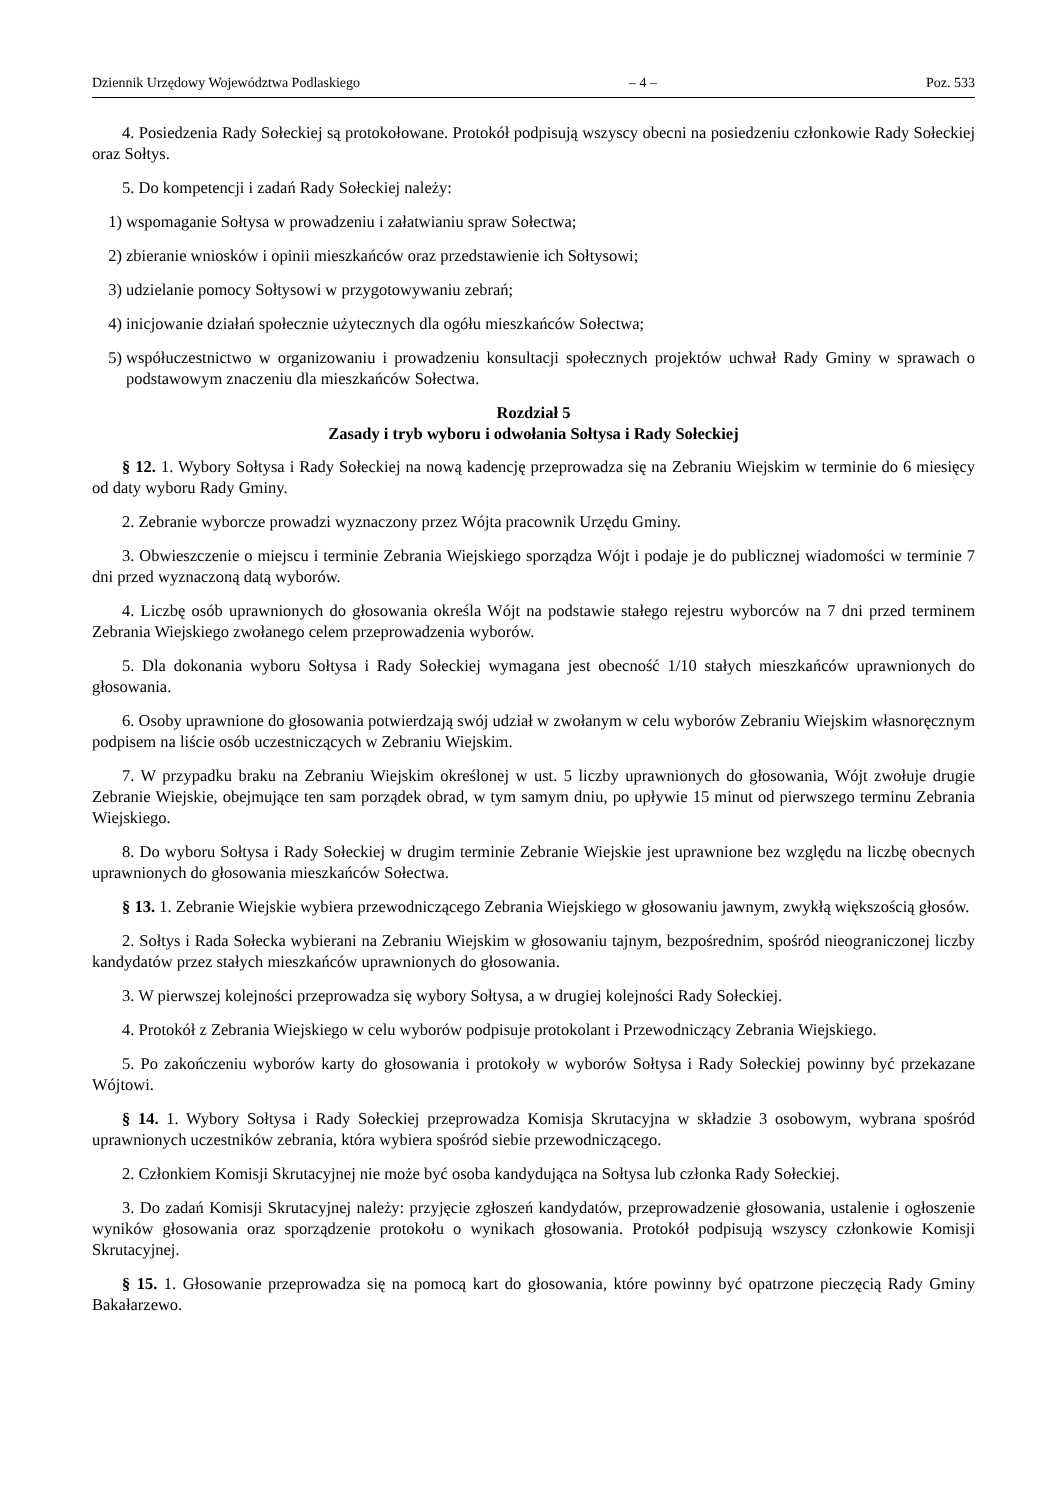Dziennik Urzędowy Województwa Podlaskiego – 4 – Poz. 533
4. Posiedzenia Rady Sołeckiej są protokołowane. Protokół podpisują wszyscy obecni na posiedzeniu członkowie Rady Sołeckiej oraz Sołtys.
5. Do kompetencji i zadań Rady Sołeckiej należy:
1) wspomaganie Sołtysa w prowadzeniu i załatwianiu spraw Sołectwa;
2) zbieranie wniosków i opinii mieszkańców oraz przedstawienie ich Sołtysowi;
3) udzielanie pomocy Sołtysowi w przygotowywaniu zebrań;
4) inicjowanie działań społecznie użytecznych dla ogółu mieszkańców Sołectwa;
5) współuczestnictwo w organizowaniu i prowadzeniu konsultacji społecznych projektów uchwał Rady Gminy w sprawach o podstawowym znaczeniu dla mieszkańców Sołectwa.
Rozdział 5
Zasady i tryb wyboru i odwołania Sołtysa i Rady Sołeckiej
§ 12. 1. Wybory Sołtysa i Rady Sołeckiej na nową kadencję przeprowadza się na Zebraniu Wiejskim w terminie do 6 miesięcy od daty wyboru Rady Gminy.
2. Zebranie wyborcze prowadzi wyznaczony przez Wójta pracownik Urzędu Gminy.
3. Obwieszczenie o miejscu i terminie Zebrania Wiejskiego sporządza Wójt i podaje je do publicznej wiadomości w terminie 7 dni przed wyznaczoną datą wyborów.
4. Liczbę osób uprawnionych do głosowania określa Wójt na podstawie stałego rejestru wyborców na 7 dni przed terminem Zebrania Wiejskiego zwołanego celem przeprowadzenia wyborów.
5. Dla dokonania wyboru Sołtysa i Rady Sołeckiej wymagana jest obecność 1/10 stałych mieszkańców uprawnionych do głosowania.
6. Osoby uprawnione do głosowania potwierdzają swój udział w zwołanym w celu wyborów Zebraniu Wiejskim własnoręcznym podpisem na liście osób uczestniczących w Zebraniu Wiejskim.
7. W przypadku braku na Zebraniu Wiejskim określonej w ust. 5 liczby uprawnionych do głosowania, Wójt zwołuje drugie Zebranie Wiejskie, obejmujące ten sam porządek obrad, w tym samym dniu, po upływie 15 minut od pierwszego terminu Zebrania Wiejskiego.
8. Do wyboru Sołtysa i Rady Sołeckiej w drugim terminie Zebranie Wiejskie jest uprawnione bez względu na liczbę obecnych uprawnionych do głosowania mieszkańców Sołectwa.
§ 13. 1. Zebranie Wiejskie wybiera przewodniczącego Zebrania Wiejskiego w głosowaniu jawnym, zwykłą większością głosów.
2. Sołtys i Rada Sołecka wybierani na Zebraniu Wiejskim w głosowaniu tajnym, bezpośrednim, spośród nieograniczonej liczby kandydatów przez stałych mieszkańców uprawnionych do głosowania.
3. W pierwszej kolejności przeprowadza się wybory Sołtysa, a w drugiej kolejności Rady Sołeckiej.
4. Protokół z Zebrania Wiejskiego w celu wyborów podpisuje protokolant i Przewodniczący Zebrania Wiejskiego.
5. Po zakończeniu wyborów karty do głosowania i protokoły w wyborów Sołtysa i Rady Sołeckiej powinny być przekazane Wójtowi.
§ 14. 1. Wybory Sołtysa i Rady Sołeckiej przeprowadza Komisja Skrutacyjna w składzie 3 osobowym, wybrana spośród uprawnionych uczestników zebrania, która wybiera spośród siebie przewodniczącego.
2. Członkiem Komisji Skrutacyjnej nie może być osoba kandydująca na Sołtysa lub członka Rady Sołeckiej.
3. Do zadań Komisji Skrutacyjnej należy: przyjęcie zgłoszeń kandydatów, przeprowadzenie głosowania, ustalenie i ogłoszenie wyników głosowania oraz sporządzenie protokołu o wynikach głosowania. Protokół podpisują wszyscy członkowie Komisji Skrutacyjnej.
§ 15. 1. Głosowanie przeprowadza się na pomocą kart do głosowania, które powinny być opatrzone pieczęcią Rady Gminy Bakałarzewo.